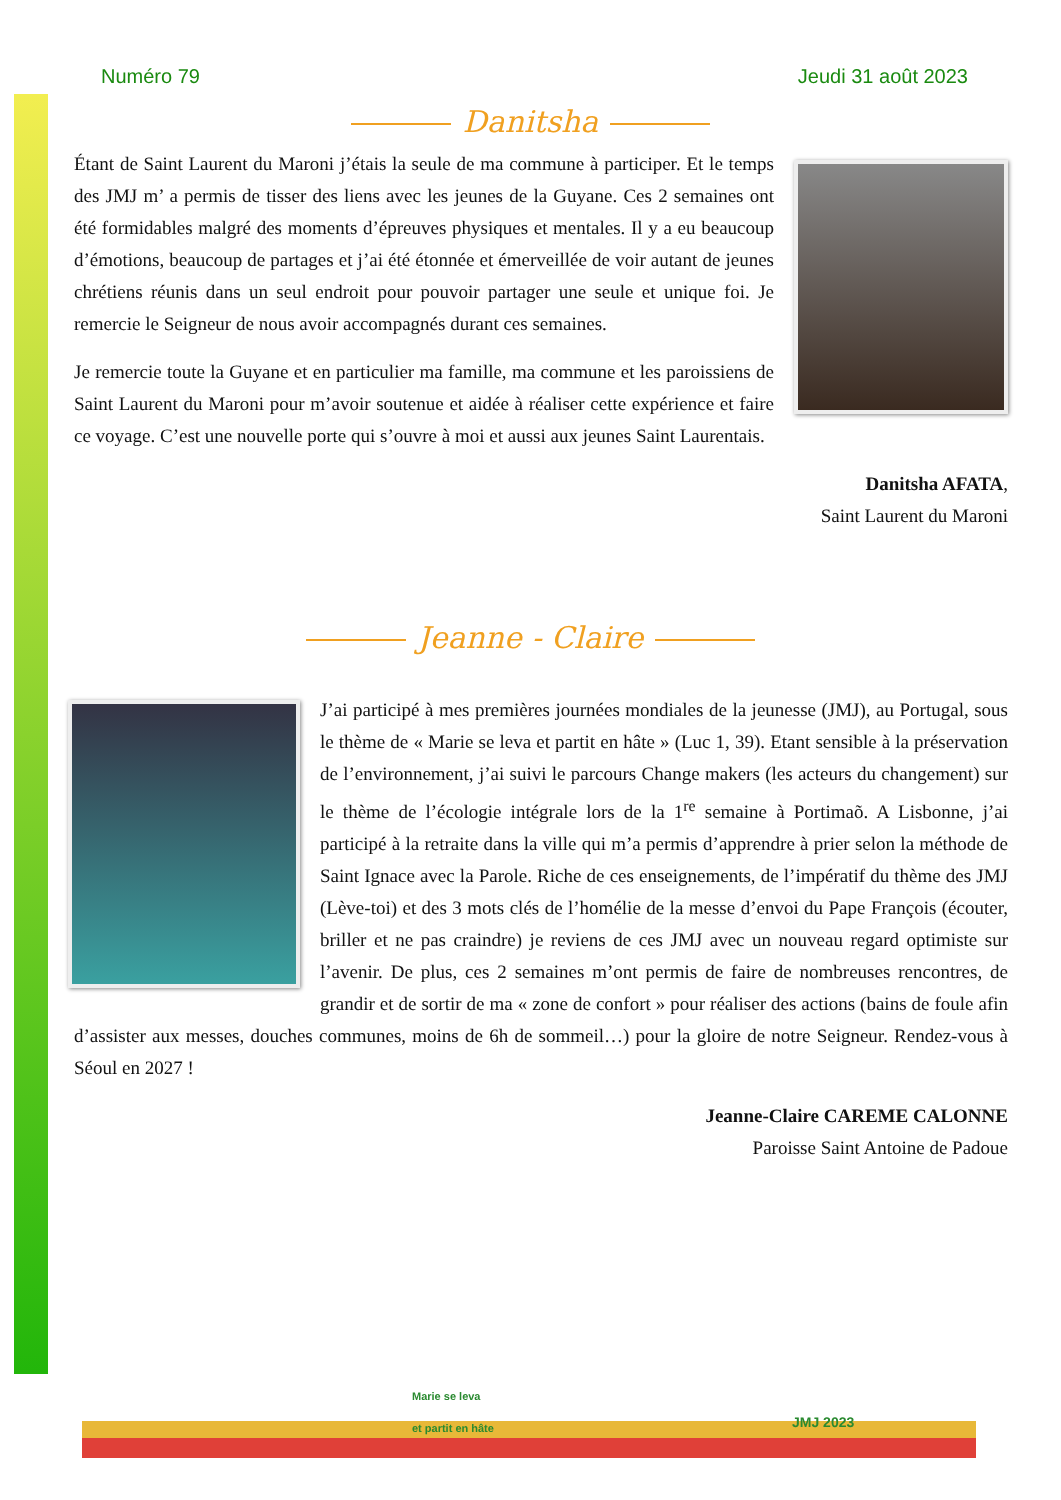Numéro 79 Jeudi 31 août 2023
Danitsha
Étant de Saint Laurent du Maroni j’étais la seule de ma commune à participer. Et le temps des JMJ m’ a permis de tisser des liens avec les jeunes de la Guyane. Ces 2 semaines ont été formidables malgré des moments d’épreuves physiques et mentales. Il y a eu beaucoup d’émotions, beaucoup de partages et j’ai été étonnée et émerveillée de voir autant de jeunes chrétiens réunis dans un seul endroit pour pouvoir partager une seule et unique foi. Je remercie le Seigneur de nous avoir accompagnés durant ces semaines.
Je remercie toute la Guyane et en particulier ma famille, ma commune et les paroissiens de Saint Laurent du Maroni pour m’avoir soutenue et aidée à réaliser cette expérience et faire ce voyage. C’est une nouvelle porte qui s’ouvre à moi et aussi aux jeunes Saint Laurentais.
Danitsha AFATA,
Saint Laurent du Maroni
Jeanne - Claire
J’ai participé à mes premières journées mondiales de la jeunesse (JMJ), au Portugal, sous le thème de « Marie se leva et partit en hâte » (Luc 1, 39). Etant sensible à la préservation de l’environnement, j’ai suivi le parcours Change makers (les acteurs du changement) sur le thème de l’écologie intégrale lors de la 1<sup>re</sup> semaine à Portimaõ. A Lisbonne, j’ai participé à la retraite dans la ville qui m’a permis d’apprendre à prier selon la méthode de Saint Ignace avec la Parole. Riche de ces enseignements, de l’impératif du thème des JMJ (Lève-toi) et des 3 mots clés de l’homélie de la messe d’envoi du Pape François (écouter, briller et ne pas craindre) je reviens de ces JMJ avec un nouveau regard optimiste sur l’avenir. De plus, ces 2 semaines m’ont permis de faire de nombreuses rencontres, de grandir et de sortir de ma « zone de confort » pour réaliser des actions (bains de foule afin d’assister aux messes, douches communes, moins de 6h de sommeil…) pour la gloire de notre Seigneur. Rendez-vous à Séoul en 2027 !
Jeanne-Claire CAREME CALONNE
Paroisse Saint Antoine de Padoue
Marie se leva
et partit en hâte
JMJ 2023